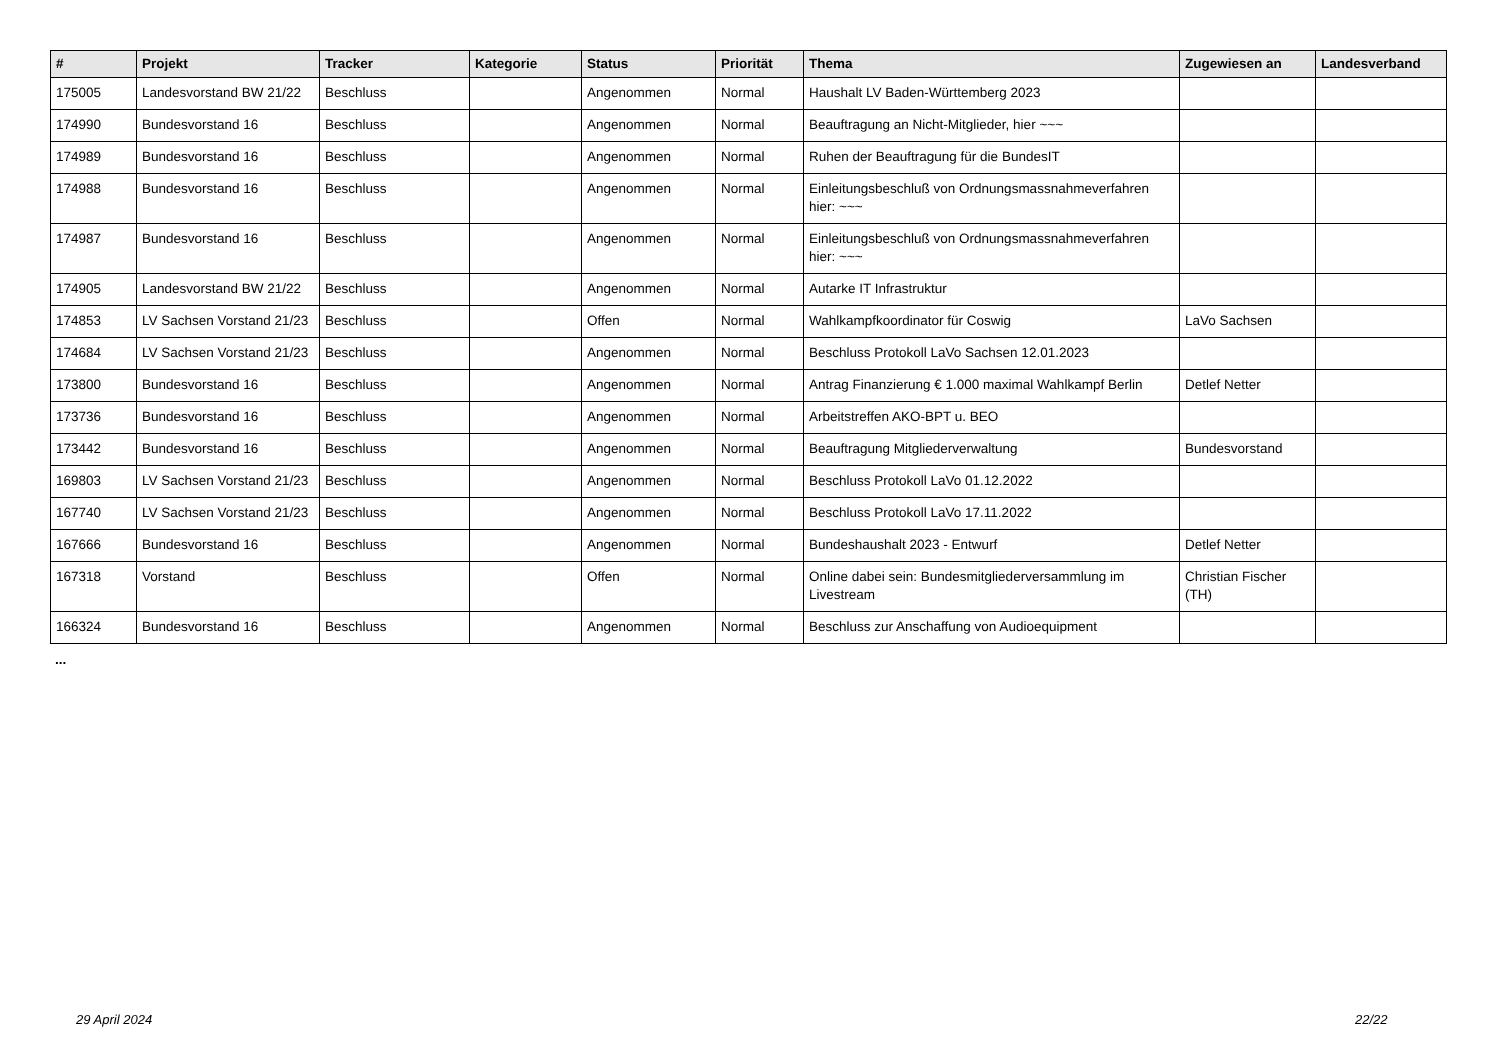| # | Projekt | Tracker | Kategorie | Status | Priorität | Thema | Zugewiesen an | Landesverband |
| --- | --- | --- | --- | --- | --- | --- | --- | --- |
| 175005 | Landesvorstand BW 21/22 | Beschluss | | Angenommen | Normal | Haushalt LV Baden-Württemberg 2023 | | |
| 174990 | Bundesvorstand 16 | Beschluss | | Angenommen | Normal | Beauftragung an Nicht-Mitglieder, hier ~~~ | | |
| 174989 | Bundesvorstand 16 | Beschluss | | Angenommen | Normal | Ruhen der Beauftragung für die BundesIT | | |
| 174988 | Bundesvorstand 16 | Beschluss | | Angenommen | Normal | Einleitungsbeschluß von Ordnungsmassnahmeverfahren hier: ~~~ | | |
| 174987 | Bundesvorstand 16 | Beschluss | | Angenommen | Normal | Einleitungsbeschluß von Ordnungsmassnahmeverfahren hier: ~~~ | | |
| 174905 | Landesvorstand BW 21/22 | Beschluss | | Angenommen | Normal | Autarke IT Infrastruktur | | |
| 174853 | LV Sachsen Vorstand 21/23 | Beschluss | | Offen | Normal | Wahlkampfkoordinator für Coswig | LaVo Sachsen | |
| 174684 | LV Sachsen Vorstand 21/23 | Beschluss | | Angenommen | Normal | Beschluss Protokoll LaVo Sachsen 12.01.2023 | | |
| 173800 | Bundesvorstand 16 | Beschluss | | Angenommen | Normal | Antrag Finanzierung € 1.000 maximal Wahlkampf Berlin | Detlef Netter | |
| 173736 | Bundesvorstand 16 | Beschluss | | Angenommen | Normal | Arbeitstreffen AKO-BPT u. BEO | | |
| 173442 | Bundesvorstand 16 | Beschluss | | Angenommen | Normal | Beauftragung Mitgliederverwaltung | Bundesvorstand | |
| 169803 | LV Sachsen Vorstand 21/23 | Beschluss | | Angenommen | Normal | Beschluss Protokoll LaVo 01.12.2022 | | |
| 167740 | LV Sachsen Vorstand 21/23 | Beschluss | | Angenommen | Normal | Beschluss Protokoll LaVo 17.11.2022 | | |
| 167666 | Bundesvorstand 16 | Beschluss | | Angenommen | Normal | Bundeshaushalt 2023 - Entwurf | Detlef Netter | |
| 167318 | Vorstand | Beschluss | | Offen | Normal | Online dabei sein: Bundesmitgliederversammlung im Livestream | Christian Fischer (TH) | |
| 166324 | Bundesvorstand 16 | Beschluss | | Angenommen | Normal | Beschluss zur Anschaffung von Audioequipment | | |
...
29 April 2024 22/22